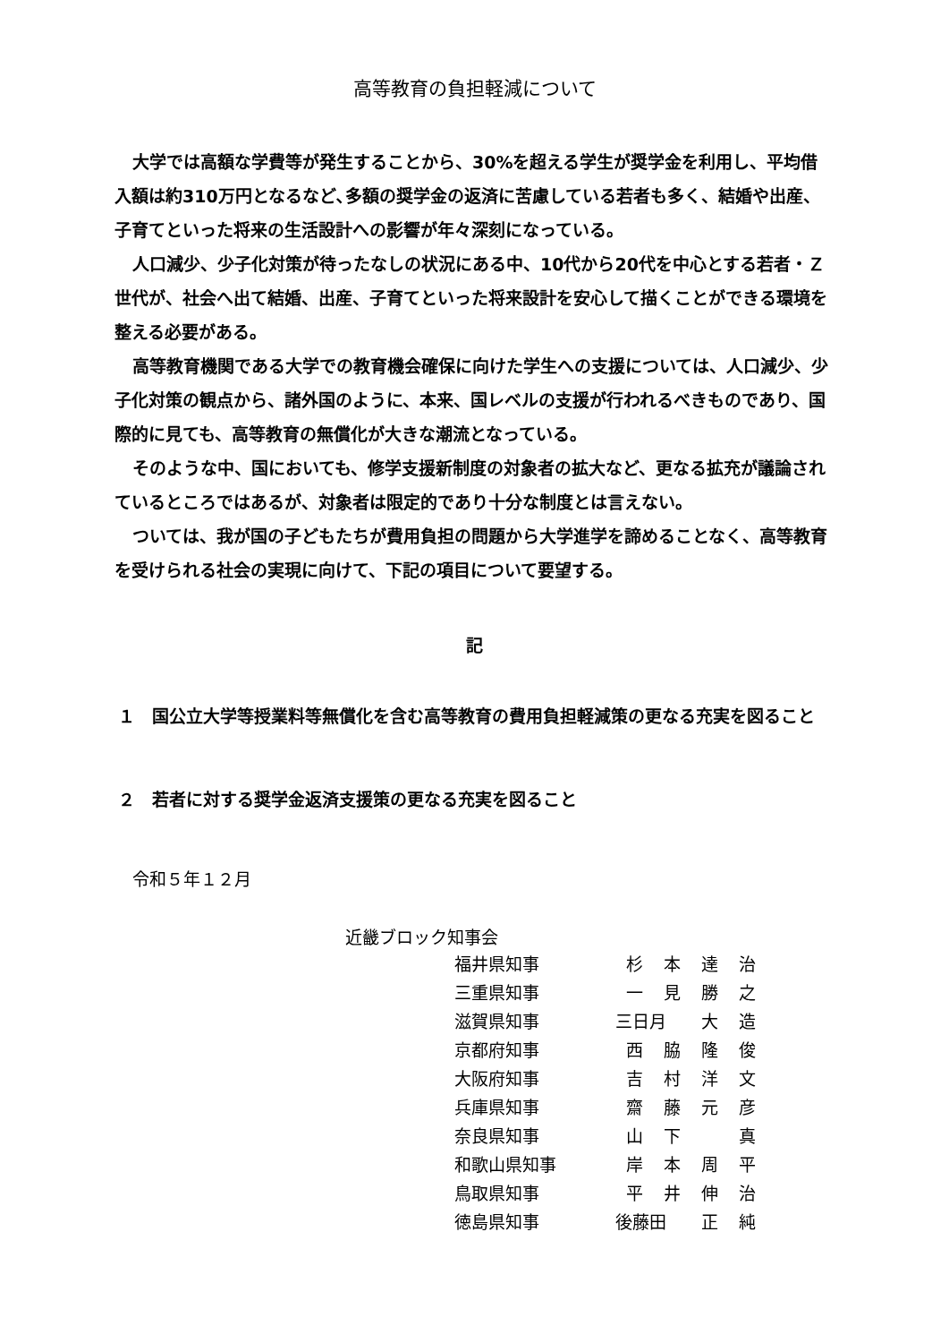高等教育の負担軽減について
大学では高額な学費等が発生することから、30%を超える学生が奨学金を利用し、平均借入額は約310万円となるなど､多額の奨学金の返済に苦慮している若者も多く、結婚や出産、子育てといった将来の生活設計への影響が年々深刻になっている。
人口減少、少子化対策が待ったなしの状況にある中、10代から20代を中心とする若者・Ｚ世代が、社会へ出て結婚、出産、子育てといった将来設計を安心して描くことができる環境を整える必要がある。
高等教育機関である大学での教育機会確保に向けた学生への支援については、人口減少、少子化対策の観点から、諸外国のように、本来、国レベルの支援が行われるべきものであり、国際的に見ても、高等教育の無償化が大きな潮流となっている。
そのような中、国においても、修学支援新制度の対象者の拡大など、更なる拡充が議論されているところではあるが、対象者は限定的であり十分な制度とは言えない。
ついては、我が国の子どもたちが費用負担の問題から大学進学を諦めることなく、高等教育を受けられる社会の実現に向けて、下記の項目について要望する。
記
１　国公立大学等授業料等無償化を含む高等教育の費用負担軽減策の更なる充実を図ること
２　若者に対する奨学金返済支援策の更なる充実を図ること
令和５年１２月
近畿ブロック知事会
| 福井県知事 | 杉 | 本 | 達 | 治 |
| 三重県知事 | 一 | 見 | 勝 | 之 |
| 滋賀県知事 | 三日月 | | 大 | 造 |
| 京都府知事 | 西 | 脇 | 隆 | 俊 |
| 大阪府知事 | 吉 | 村 | 洋 | 文 |
| 兵庫県知事 | 齋 | 藤 | 元 | 彦 |
| 奈良県知事 | 山 | 下 | | 真 |
| 和歌山県知事 | 岸 | 本 | 周 | 平 |
| 鳥取県知事 | 平 | 井 | 伸 | 治 |
| 徳島県知事 | 後藤田 | | 正 | 純 |